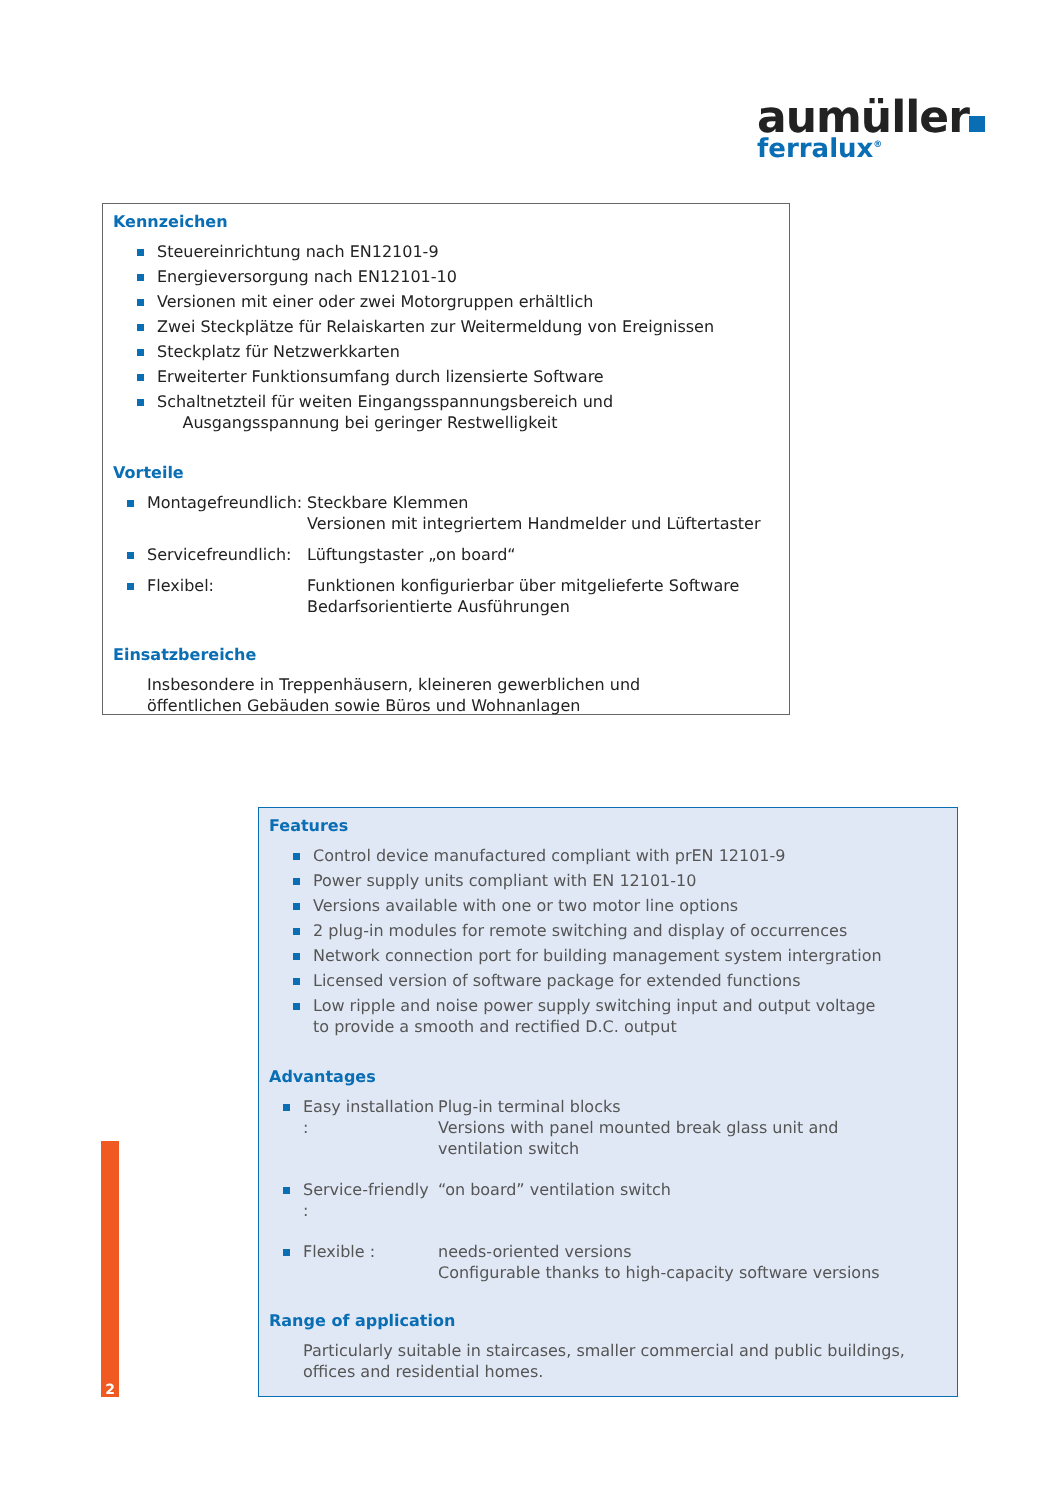aumüller
ferralux<sup>®</sup>
Kennzeichen
Steuereinrichtung nach EN12101-9
Energieversorgung nach EN12101-10
Versionen mit einer oder zwei Motorgruppen erhältlich
Zwei Steckplätze für Relaiskarten zur Weitermeldung von Ereignissen
Steckplatz für Netzwerkkarten
Erweiterter Funktionsumfang durch lizensierte Software
Schaltnetzteil für weiten Eingangsspannungsbereich und
Ausgangsspannung bei geringer Restwelligkeit
Vorteile
Montagefreundlich:
Steckbare Klemmen
Versionen mit integriertem Handmelder und Lüftertaster
Servicefreundlich:
Lüftungstaster „on board“
Flexibel: Funktionen konfigurierbar über mitgelieferte Software
Bedarfsorientierte Ausführungen
Einsatzbereiche
Insbesondere in Treppenhäusern, kleineren gewerblichen und
öffentlichen Gebäuden sowie Büros und Wohnanlagen
Features
Control device manufactured compliant with prEN 12101-9
Power supply units compliant with EN 12101-10
Versions available with one or two motor line options
2 plug-in modules for remote switching and display of occurrences
Network connection port for building management system intergration
Licensed version of software package for extended functions
Low ripple and noise power supply switching input and output voltage
to provide a smooth and rectified D.C. output
Advantages
Easy installation :
Plug-in terminal blocks
Versions with panel mounted break glass unit and
ventilation switch
Service-friendly :
“on board” ventilation switch
Flexible : needs-oriented versions
Configurable thanks to high-capacity software versions
Range of application
Particularly suitable in staircases, smaller commercial and public buildings,
offices and residential homes.
2